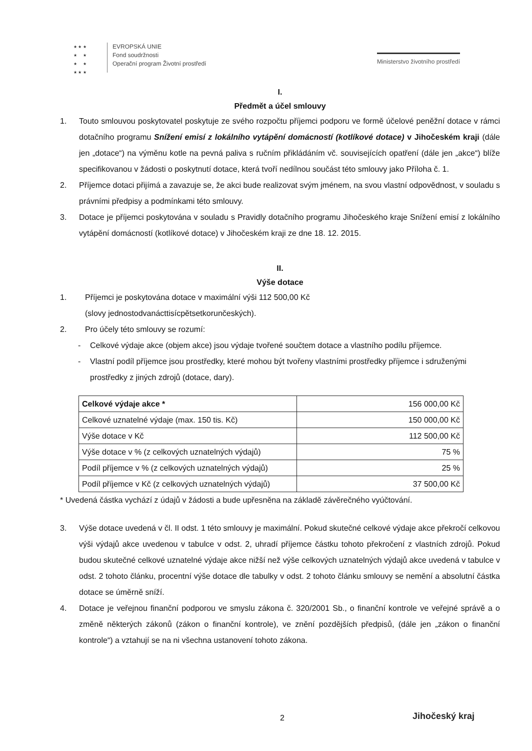★ ★ ★
★ ★
★ ★
★ ★ ★
EVROPSKÁ UNIE
Fond soudržnosti
Operační program Životní prostředí
Ministerstvo životního prostředí
I.
Předmět a účel smlouvy
1. Touto smlouvou poskytovatel poskytuje ze svého rozpočtu příjemci podporu ve formě účelové peněžní dotace v rámci dotačního programu Snížení emisí z lokálního vytápění domácností (kotlíkové dotace) v Jihočeském kraji (dále jen „dotace“) na výměnu kotle na pevná paliva s ručním přikládáním vč. souvisejících opatření (dále jen „akce“) blíže specifikovanou v žádosti o poskytnutí dotace, která tvoří nedílnou součást této smlouvy jako Příloha č. 1.
2. Příjemce dotaci přijímá a zavazuje se, že akci bude realizovat svým jménem, na svou vlastní odpovědnost, v souladu s právními předpisy a podmínkami této smlouvy.
3. Dotace je příjemci poskytována v souladu s Pravidly dotačního programu Jihočeského kraje Snížení emisí z lokálního vytápění domácností (kotlíkové dotace) v Jihočeském kraji ze dne 18. 12. 2015.
II.
Výše dotace
1. Příjemci je poskytována dotace v maximální výši 112 500,00 Kč
(slovy jednostodvanácttisícpětsetkorunčeských).
2. Pro účely této smlouvy se rozumí:
- Celkové výdaje akce (objem akce) jsou výdaje tvořené součtem dotace a vlastního podílu příjemce.
- Vlastní podíl příjemce jsou prostředky, které mohou být tvořeny vlastními prostředky příjemce i sdruženými prostředky z jiných zdrojů (dotace, dary).
| Celkové výdaje akce * | 156 000,00 Kč |
| Celkové uznatelné výdaje (max. 150 tis. Kč) | 150 000,00 Kč |
| Výše dotace v Kč | 112 500,00 Kč |
| Výše dotace v % (z celkových uznatelných výdajů) | 75 % |
| Podíl příjemce v % (z celkových uznatelných výdajů) | 25 % |
| Podíl příjemce v Kč (z celkových uznatelných výdajů) | 37 500,00 Kč |
* Uvedená částka vychází z údajů v žádosti a bude upřesněna na základě závěrečného vyúčtování.
3. Výše dotace uvedená v čl. II odst. 1 této smlouvy je maximální. Pokud skutečné celkové výdaje akce překročí celkovou výši výdajů akce uvedenou v tabulce v odst. 2, uhradí příjemce částku tohoto překročení z vlastních zdrojů. Pokud budou skutečné celkové uznatelné výdaje akce nižší než výše celkových uznatelných výdajů akce uvedená v tabulce v odst. 2 tohoto článku, procentní výše dotace dle tabulky v odst. 2 tohoto článku smlouvy se nemění a absolutní částka dotace se úměrně sníží.
4. Dotace je veřejnou finanční podporou ve smyslu zákona č. 320/2001 Sb., o finanční kontrole ve veřejné správě a o změně některých zákonů (zákon o finanční kontrole), ve znění pozdějších předpisů, (dále jen „zákon o finanční kontrole“) a vztahují se na ni všechna ustanovení tohoto zákona.
2 Jihočeský kraj